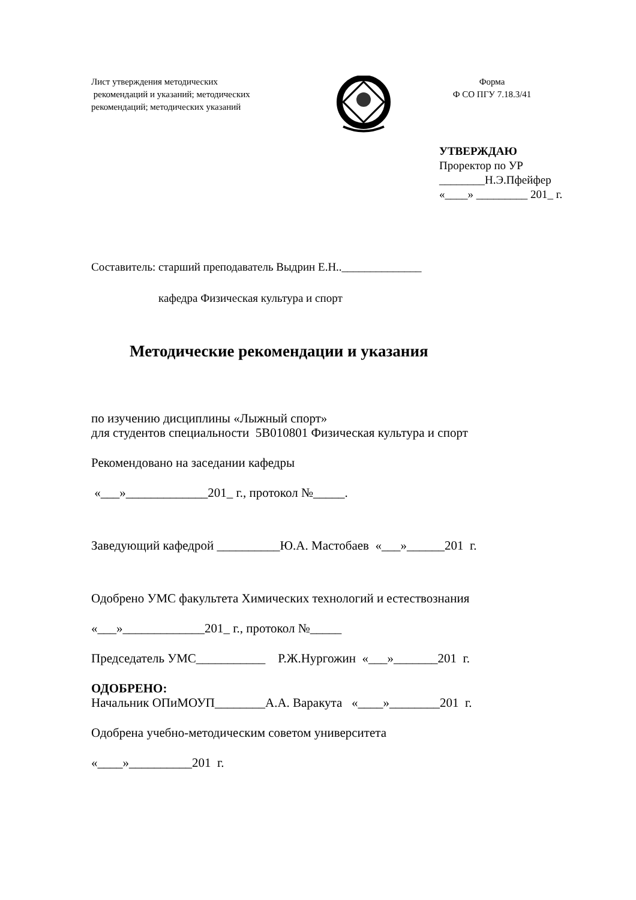Лист утверждения методических
рекомендаций и указаний; методических рекомендаций; методических указаний
Форма
Ф СО ПГУ 7.18.3/41
УТВЕРЖДАЮ
Проректор по УР
________Н.Э.Пфейфер
«____» _________ 201_ г.
Составитель: старший преподаватель Выдрин Е.Н..______________
кафедра Физическая культура и спорт
Методические рекомендации и указания
по изучению дисциплины «Лыжный спорт»
для студентов специальности 5В010801 Физическая культура и спорт
Рекомендовано на заседании кафедры
«___»_____________201_ г., протокол №_____.
Заведующий кафедрой __________Ю.А. Мастобаев «___»______201 г.
Одобрено УМС факультета Химических технологий и естествознания
«___»_____________201_ г., протокол №_____
Председатель УМС___________ Р.Ж.Нургожин «___»_______201 г.
ОДОБРЕНО:
Начальник ОПиМОУП________А.А. Варакута «____»________201 г.
Одобрена учебно-методическим советом университета
«____»__________201 г.